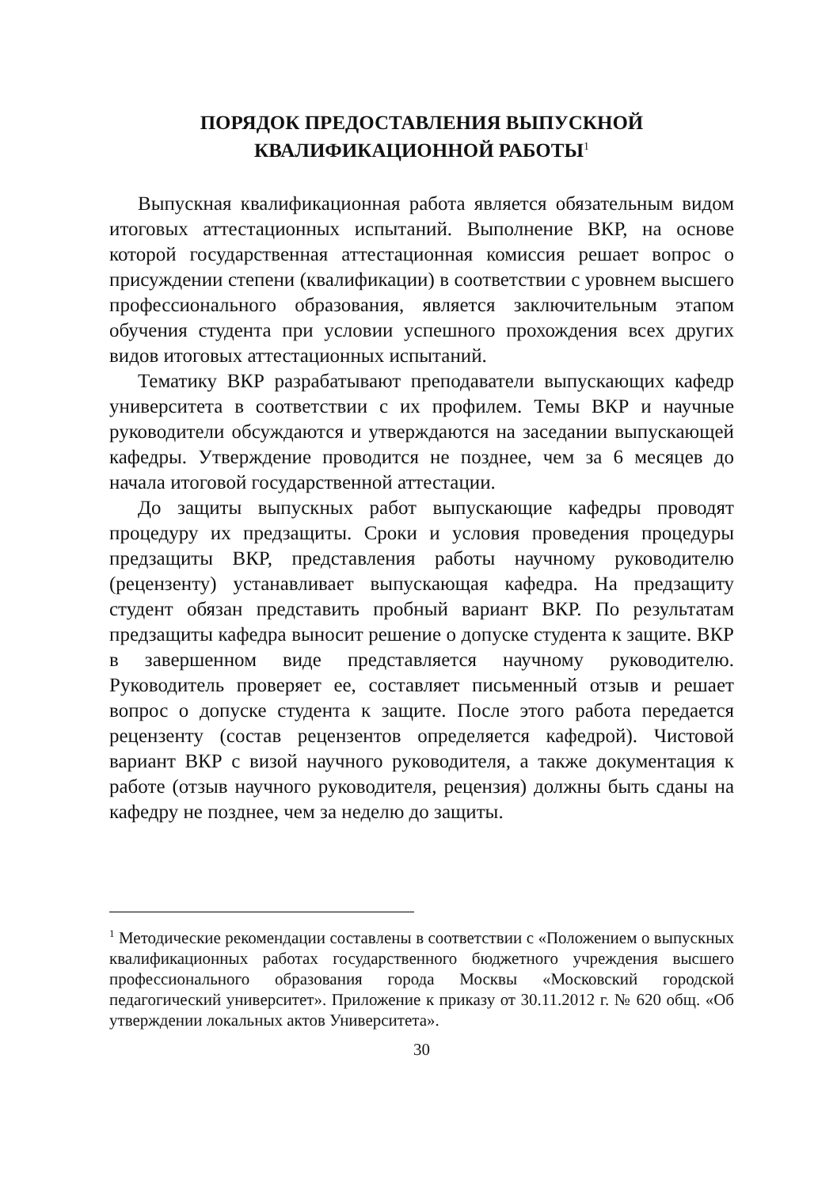ПОРЯДОК ПРЕДОСТАВЛЕНИЯ ВЫПУСКНОЙ
КВАЛИФИКАЦИОННОЙ РАБОТЫ<sup>1</sup>
Выпускная квалификационная работа является обязательным видом итоговых аттестационных испытаний. Выполнение ВКР, на основе которой государственная аттестационная комиссия решает вопрос о присуждении степени (квалификации) в соответствии с уровнем высшего профессионального образования, является заключительным этапом обучения студента при условии успешного прохождения всех других видов итоговых аттестационных испытаний.
Тематику ВКР разрабатывают преподаватели выпускающих кафедр университета в соответствии с их профилем. Темы ВКР и научные руководители обсуждаются и утверждаются на заседании выпускающей кафедры. Утверждение проводится не позднее, чем за 6 месяцев до начала итоговой государственной аттестации.
До защиты выпускных работ выпускающие кафедры проводят процедуру их предзащиты. Сроки и условия проведения процедуры предзащиты ВКР, представления работы научному руководителю (рецензенту) устанавливает выпускающая кафедра. На предзащиту студент обязан представить пробный вариант ВКР. По результатам предзащиты кафедра выносит решение о допуске студента к защите. ВКР в завершенном виде представляется научному руководителю. Руководитель проверяет ее, составляет письменный отзыв и решает вопрос о допуске студента к защите. После этого работа передается рецензенту (состав рецензентов определяется кафедрой). Чистовой вариант ВКР с визой научного руководителя, а также документация к работе (отзыв научного руководителя, рецензия) должны быть сданы на кафедру не позднее, чем за неделю до защиты.
<sup>1</sup> Методические рекомендации составлены в соответствии с «Положением о выпускных квалификационных работах государственного бюджетного учреждения высшего профессионального образования города Москвы «Московский городской педагогический университет». Приложение к приказу от 30.11.2012 г. № 620 общ. «Об утверждении локальных актов Университета».
30